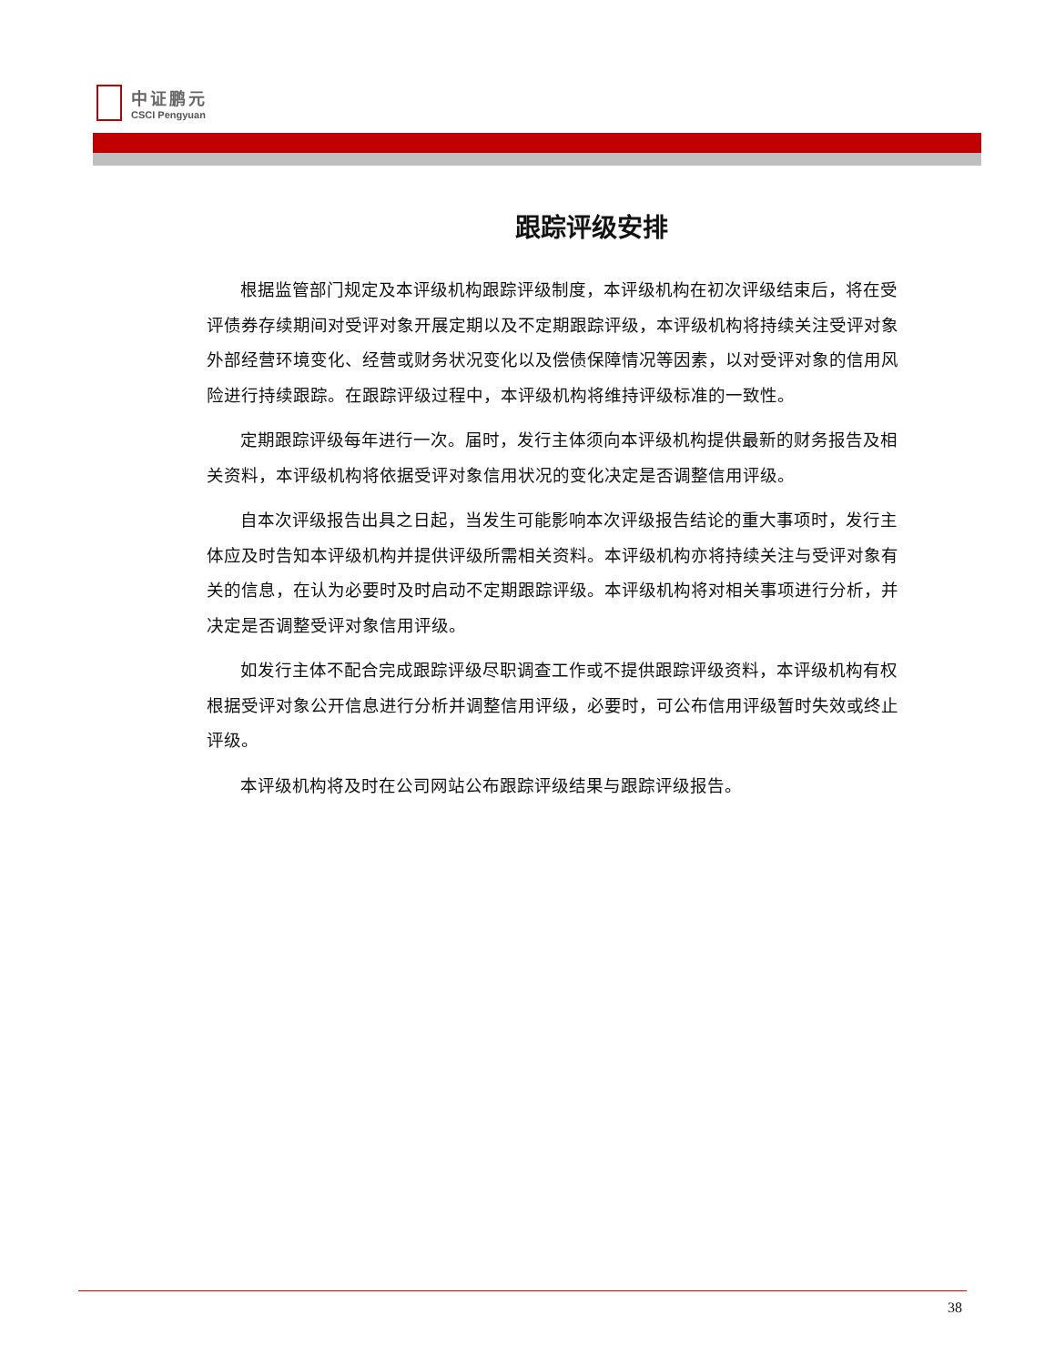中证鹏元
CSCI Pengyuan
跟踪评级安排
根据监管部门规定及本评级机构跟踪评级制度，本评级机构在初次评级结束后，将在受评债券存续期间对受评对象开展定期以及不定期跟踪评级，本评级机构将持续关注受评对象外部经营环境变化、经营或财务状况变化以及偿债保障情况等因素，以对受评对象的信用风险进行持续跟踪。在跟踪评级过程中，本评级机构将维持评级标准的一致性。
定期跟踪评级每年进行一次。届时，发行主体须向本评级机构提供最新的财务报告及相关资料，本评级机构将依据受评对象信用状况的变化决定是否调整信用评级。
自本次评级报告出具之日起，当发生可能影响本次评级报告结论的重大事项时，发行主体应及时告知本评级机构并提供评级所需相关资料。本评级机构亦将持续关注与受评对象有关的信息，在认为必要时及时启动不定期跟踪评级。本评级机构将对相关事项进行分析，并决定是否调整受评对象信用评级。
如发行主体不配合完成跟踪评级尽职调查工作或不提供跟踪评级资料，本评级机构有权根据受评对象公开信息进行分析并调整信用评级，必要时，可公布信用评级暂时失效或终止评级。
本评级机构将及时在公司网站公布跟踪评级结果与跟踪评级报告。
38